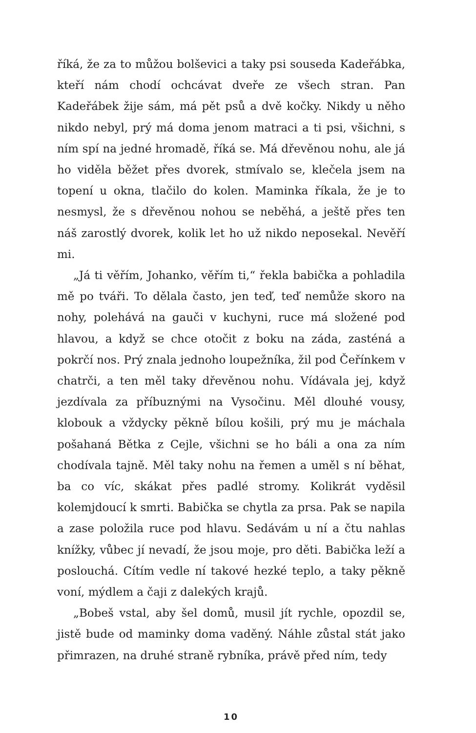říká, že za to můžou bolševici a taky psi souseda Kadeřábka, kteří nám chodí ochcávat dveře ze všech stran. Pan Kadeřábek žije sám, má pět psů a dvě kočky. Nikdy u něho nikdo nebyl, prý má doma jenom matraci a ti psi, všichni, s ním spí na jedné hromadě, říká se. Má dřevěnou nohu, ale já ho viděla běžet přes dvorek, stmívalo se, klečela jsem na topení u okna, tlačilo do kolen. Maminka říkala, že je to nesmysl, že s dřevěnou nohou se neběhá, a ještě přes ten náš zarostlý dvorek, kolik let ho už nikdo neposekal. Nevěří mi.
„Já ti věřím, Johanko, věřím ti,“ řekla babička a pohladila mě po tváři. To dělala často, jen teď, teď nemůže skoro na nohy, polehává na gauči v kuchyni, ruce má složené pod hlavou, a když se chce otočit z boku na záda, zasténá a pokrčí nos. Prý znala jednoho loupežníka, žil pod Čeřínkem v chatrči, a ten měl taky dřevěnou nohu. Vídávala jej, když jezdívala za příbuznými na Vysočinu. Měl dlouhé vousy, klobouk a vždycky pěkně bílou košili, prý mu je máchala pošahaná Bětka z Cejle, všichni se ho báli a ona za ním chodívala tajně. Měl taky nohu na řemen a uměl s ní běhat, ba co víc, skákat přes padlé stromy. Kolikrát vyděsil kolemjdoucí k smrti. Babička se chytla za prsa. Pak se napila a zase položila ruce pod hlavu. Sedávám u ní a čtu nahlas knížky, vůbec jí nevadí, že jsou moje, pro děti. Babička leží a poslouchá. Cítím vedle ní takové hezké teplo, a taky pěkně voní, mýdlem a čaji z dalekých krajů.
„Bobeš vstal, aby šel domů, musil jít rychle, opozdil se, jistě bude od maminky doma vaděný. Náhle zůstal stát jako přimrazen, na druhé straně rybníka, právě před ním, tedy
10